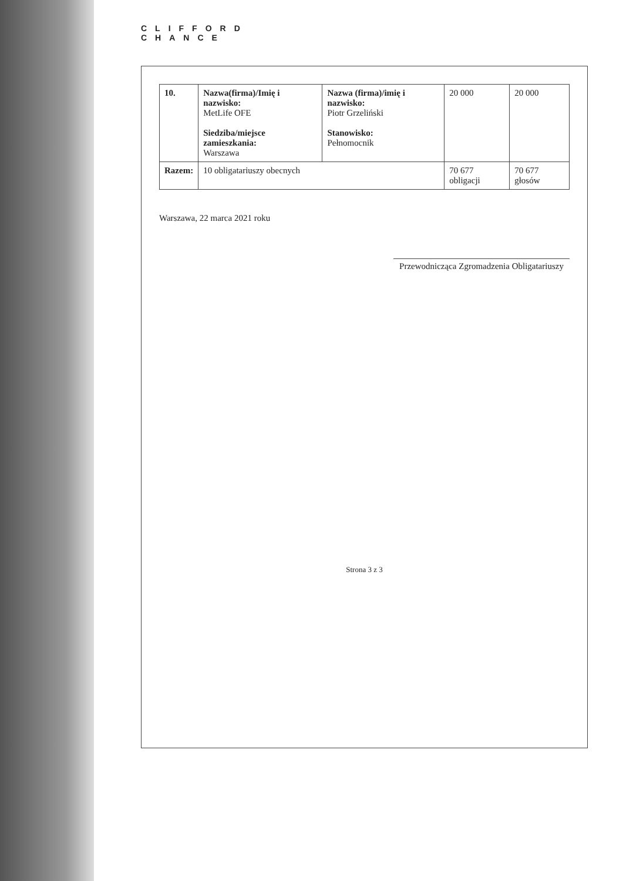CLIFFORD
CHANCE
| 10. | Nazwa(firma)/Imię i nazwisko: MetLife OFE Siedziba/miejsce zamieszkania: Warszawa | Nazwa (firma)/imię i nazwisko: Piotr Grzeliński Stanowisko: Pełnomocnik | 20 000 | 20 000 |
| Razem: | 10 obligatariuszy obecnych | | 70 677 obligacji | 70 677 głosów |
Warszawa, 22 marca 2021 roku
Przewodnicząca Zgromadzenia Obligatariuszy
Strona 3 z 3